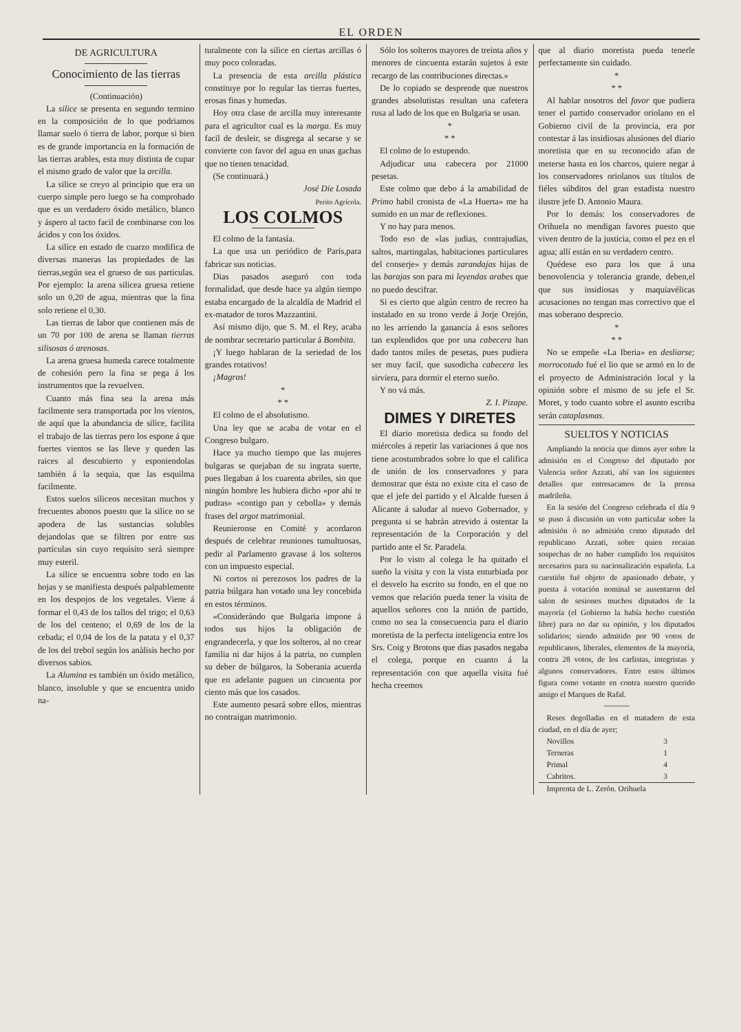EL ORDEN
DE AGRICULTURA
Conocimiento de las tierras
(Continuación)
La silice se presenta en segundo termino en la composición de lo que podriamos llamar suelo ó tierra de labor, porque si bien es de grande importancia en la formación de las tierras arables, esta muy distinta de cupar el mismo grado de valor que la arcilla.
La silice se creyo al principio que era un cuerpo simple pero luego se ha comprobado que es un verdadero óxido metálico, blanco y áspero al tacto facil de combinarse con los ácidos y con los óxidos.
La silice en estado de cuarzo modifica de diversas maneras las propiedades de las tierras,según sea el grueso de sus particulas. Por ejemplo: la arena silicea gruesa retiene solo un 0,20 de agua, mientras que la fina solo retiene el 0,30.
Las tierras de labor que contienen más de un 70 por 100 de arena se llaman tierras silisosas ó arenosas.
La arena gruesa humeda carece totalmente de cohesión pero la fina se pega á los instrumentos que la revuelven.
Cuanto más fina sea la arena más facilmente sera transportada por los vientos, de aquí que la abundancia de silice, facilita el trabajo de las tierras pero los espone á que fuertes vientos se las lleve y queden las raices al descubierto y esponiendolas tambièn á la sequia, que las esquilma facilmente.
Estos suelos siliceos necesitan muchos y frecuentes abonos puesto que la silice no se apodera de las sustancias solubles dejandolas que se filtren por entre sus partículas sin cuyo requisito será siempre muy esteril.
La silice se encuentra sobre todo en las hojas y se manifiesta después palpablemente en los despojos de los vegetales. Viene á formar el 0,43 de los tallos del trigo; el 0,63 de los del centeno; el 0,69 de los de la cebada; el 0,04 de los de la patata y el 0,37 de los del trebol según los anàlisis hecho por diversos sabios.
La Alumina es también un óxido metálico, blanco, insoluble y que se encuentra unido na-
turalmente con la silice en ciertas arcillas ó muy poco coloradas.
La presencia de esta arcilla plástica constituye por lo regular las tierras fuertes, erosas finas y humedas.
Hoy otra clase de arcilla muy interesante para el agricultor cual es la marga. Es muy facil de desleir, se disgrega al secarse y se convierte con favor del agua en unas gachas que no tienen tenacidad.
(Se continuará.)
José Die Losada
Perito Agrícola.
LOS COLMOS
El colmo de la fantasía.
La que usa un periódico de París,para fabricar sus noticias.
Dias pasados aseguró con toda formalidad, que desde hace ya algún tiempo estaba encargado de la alcaldía de Madrid el ex-matador de toros Mazzantini.
Así mismo dijo, que S. M. el Rey, acaba de nombrar secretario particular á Bombita.
¡Y luego hablaran de la seriedad de los grandes rotativos!
¡Magras!
*
* *
El colmo de el absolutismo.
Una ley que se acaba de votar en el Congreso bulgaro.
Hace ya mucho tiempo que las mujeres bulgaras se quejaban de su ingrata suerte, pues llegaban á los cuarenta abriles, sin que ningún hombre les hubiera dicho «por ahí te pudras» «contigo pan y cebolla» y demás frases del argot matrimonial.
Reunieronse en Comité y acordaron después de celebrar reuniones tumultuosas, pedir al Parlamento gravase á los solteros con un impuesto especial.
Ni cortos ni perezosos los padres de la patria búlgara han votado una ley concebida en estos términos.
«Considerándo que Bulgaria impone á todos sus hijos la obligación de engrandecerla, y que los solteros, al no crear familia ni dar hijos á la patria, no cumplen su deber de búlgaros, la Soberania acuerda que en adelante paguen un cincuenta por ciento más que los casados.
Este aumento pesará sobre ellos, mientras no contraigan matrimonio.
Sólo los solteros mayores de treinta años y menores de cincuenta estarán sujetos á este recargo de las contribuciones directas.»
De lo copiado se desprende que nuestros grandes absolutistas resultan una cafetera rusa al lado de los que en Bulgaria se usan.
*
* *
El colmo de lo estupendo.
Adjudicar una cabecera por 21000 pesetas.
Este colmo que debo á la amabilidad de Primo habil cronista de «La Huerta» me ha sumido en un mar de reflexiones.
Y no hay para menos.
Todo eso de «las judias, contrajudias, saltos, martingalas, habitaciones particulares del conserje» y demás zarandajas hijas de las barajas son para mi leyendas arabes que no puedo descifrar.
Si es cierto que algún centro de recreo ha instalado en su trono verde á Jorje Orejón, no les arriendo la ganancia á esos señores tan explendidos que por una cabecera han dado tantos miles de pesetas, pues pudiera ser muy facil, que susodicha cabecera les sirviera, para dormir el eterno sueño.
Y no vá más.
Z. I. Pizape.
DIMES Y DIRETES
El diario moretista dedica su fondo del miércoles á repetir las variaciones á que nos tiene acostumbrados sobre lo que el califica de unión de los conservadores y para demostrar que ésta no existe cita el caso de que el jefe del partido y el Alcalde fuesen á Alicante á saludar al nuevo Gobernador, y pregunta si se habrán atrevido á ostentar la representación de la Corporación y del partido ante el Sr. Paradela.
Por lo visto al colega le ha quitado el sueño la visita y con la vista enturbiada por el desvelo ha escrito su fondo, en el que no vemos que relación pueda tener la visita de aquellos señores con la nnión de partido, como no sea la consecuencia para el diario moretista de la perfecta inteligencia entre los Srs. Coig y Brotons que dias pasados negaba el colega, porque en cuanto á la representación con que aquella visita fué hecha creemos
que al diario moretista pueda tenerle perfectamente sin cuidado.
*
* *
Al hablar nosotros del favor que pudiera tener el partido conservador oriolano en el Gobierno civil de la provincia, era por contestar á las insidiosas alusiones del diario moretista que en su reconocido afan de meterse hasta en los charcos, quiere negar á los conservadores oriolanos sus títulos de fiéles súbditos del gran estadista nuestro ilustre jefe D. Antonio Maura.
Por lo demás: los conservadores de Orihuela no mendigan favores puesto que viven dentro de la justicia, como el pez en el agua; allí están en su verdadero centro.
Quédese eso para los que á una benovolencia y tolerancia grande, deben,el que sus insidiosas y maquiavélicas acusaciones no tengan mas correctivo que el mas soberano desprecio.
*
* *
No se empeñe «La Iberia» en desliarse; morrocotudo fué el lio que se armó en lo de el proyecto de Administración local y la opinión sobre el mismo de su jefe el Sr. Moret, y todo cuanto sobre el asunto escriba serán cataplasmas.
SUELTOS Y NOTICIAS
Ampliando la noticia que dimos ayer sobre la admisión en el Congreso del diputado por Valencia señor Azzati, ahí van los siguientes detalles que entresacamos de la prensa madrileña.
En la sesión del Congreso celebrada el día 9 se puso á discusión un voto particular sobre la admisión ó no admisión como diputado del republicano Azzati, sobre quien recaian sospechas de no haber cumplido los requisitos necesarios para su nacionalización española. La cuestión fué objeto de apasionado debate, y puesta á votación nominal se ausentaron del salon de sesiones muchos diputados de la mayoría (el Gobierno la había hecho cuestión libre) para no dar su opinión, y los diputados solidarios; siendo admitido por 90 votos de republicanos, liberales, elementos de la mayoría, contra 28 votos, de los carlistas, integristas y algunos conservadores. Entre estos últimos figura como votante en contra nuestro querido amigo el Marques de Rafal.
~~~~~~
Reses degolladas en el matadero de esta ciudad, en el día de ayer;
Novillos 3
Terneras 1
Primal 4
Cabritos. 3
Imprenta de L. Zerón. Orihuela